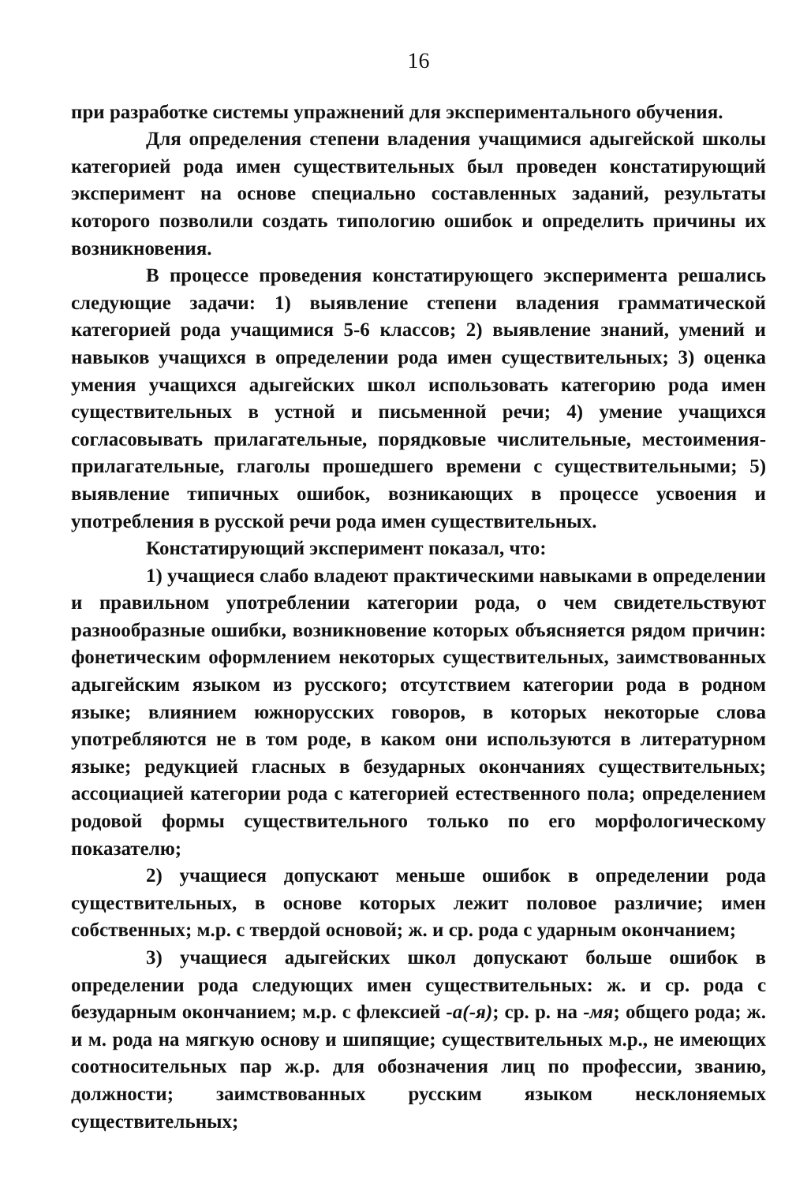16
при разработке системы упражнений для экспериментального обучения.
Для определения степени владения учащимися адыгейской школы категорией рода имен существительных был проведен констатирующий эксперимент на основе специально составленных заданий, результаты которого позволили создать типологию ошибок и определить причины их возникновения.
В процессе проведения констатирующего эксперимента решались следующие задачи: 1) выявление степени владения грамматической категорией рода учащимися 5-6 классов; 2) выявление знаний, умений и навыков учащихся в определении рода имен существительных; 3) оценка умения учащихся адыгейских школ использовать категорию рода имен существительных в устной и письменной речи; 4) умение учащихся согласовывать прилагательные, порядковые числительные, местоимения-прилагательные, глаголы прошедшего времени с существительными; 5) выявление типичных ошибок, возникающих в процессе усвоения и употребления в русской речи рода имен существительных.
Констатирующий эксперимент показал, что:
1) учащиеся слабо владеют практическими навыками в определении и правильном употреблении категории рода, о чем свидетельствуют разнообразные ошибки, возникновение которых объясняется рядом причин: фонетическим оформлением некоторых существительных, заимствованных адыгейским языком из русского; отсутствием категории рода в родном языке; влиянием южнорусских говоров, в которых некоторые слова употребляются не в том роде, в каком они используются в литературном языке; редукцией гласных в безударных окончаниях существительных; ассоциацией категории рода с категорией естественного пола; определением родовой формы существительного только по его морфологическому показателю;
2) учащиеся допускают меньше ошибок в определении рода существительных, в основе которых лежит половое различие; имен собственных; м.р. с твердой основой; ж. и ср. рода с ударным окончанием;
3) учащиеся адыгейских школ допускают больше ошибок в определении рода следующих имен существительных: ж. и ср. рода с безударным окончанием; м.р. с флексией -а(-я); ср. р. на -мя; общего рода; ж. и м. рода на мягкую основу и шипящие; существительных м.р., не имеющих соотносительных пар ж.р. для обозначения лиц по профессии, званию, должности; заимствованных русским языком несклоняемых существительных;